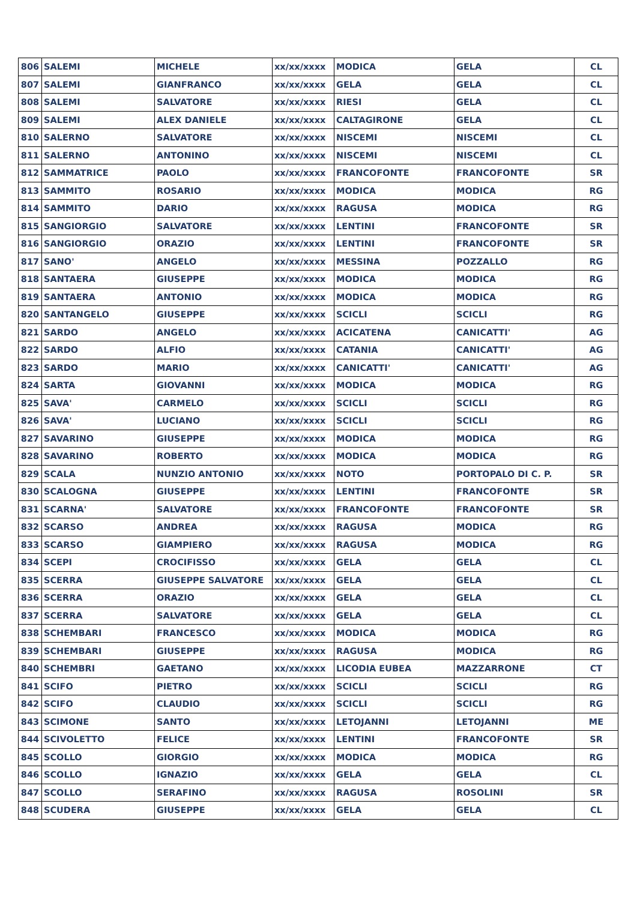| 806 | SALEMI | MICHELE | xx/xx/xxxx | MODICA | GELA | CL |
| 807 | SALEMI | GIANFRANCO | xx/xx/xxxx | GELA | GELA | CL |
| 808 | SALEMI | SALVATORE | xx/xx/xxxx | RIESI | GELA | CL |
| 809 | SALEMI | ALEX DANIELE | xx/xx/xxxx | CALTAGIRONE | GELA | CL |
| 810 | SALERNO | SALVATORE | xx/xx/xxxx | NISCEMI | NISCEMI | CL |
| 811 | SALERNO | ANTONINO | xx/xx/xxxx | NISCEMI | NISCEMI | CL |
| 812 | SAMMATRICE | PAOLO | xx/xx/xxxx | FRANCOFONTE | FRANCOFONTE | SR |
| 813 | SAMMITO | ROSARIO | xx/xx/xxxx | MODICA | MODICA | RG |
| 814 | SAMMITO | DARIO | xx/xx/xxxx | RAGUSA | MODICA | RG |
| 815 | SANGIORGIO | SALVATORE | xx/xx/xxxx | LENTINI | FRANCOFONTE | SR |
| 816 | SANGIORGIO | ORAZIO | xx/xx/xxxx | LENTINI | FRANCOFONTE | SR |
| 817 | SANO' | ANGELO | xx/xx/xxxx | MESSINA | POZZALLO | RG |
| 818 | SANTAERA | GIUSEPPE | xx/xx/xxxx | MODICA | MODICA | RG |
| 819 | SANTAERA | ANTONIO | xx/xx/xxxx | MODICA | MODICA | RG |
| 820 | SANTANGELO | GIUSEPPE | xx/xx/xxxx | SCICLI | SCICLI | RG |
| 821 | SARDO | ANGELO | xx/xx/xxxx | ACICATENA | CANICATTI' | AG |
| 822 | SARDO | ALFIO | xx/xx/xxxx | CATANIA | CANICATTI' | AG |
| 823 | SARDO | MARIO | xx/xx/xxxx | CANICATTI' | CANICATTI' | AG |
| 824 | SARTA | GIOVANNI | xx/xx/xxxx | MODICA | MODICA | RG |
| 825 | SAVA' | CARMELO | xx/xx/xxxx | SCICLI | SCICLI | RG |
| 826 | SAVA' | LUCIANO | xx/xx/xxxx | SCICLI | SCICLI | RG |
| 827 | SAVARINO | GIUSEPPE | xx/xx/xxxx | MODICA | MODICA | RG |
| 828 | SAVARINO | ROBERTO | xx/xx/xxxx | MODICA | MODICA | RG |
| 829 | SCALA | NUNZIO ANTONIO | xx/xx/xxxx | NOTO | PORTOPALO DI C. P. | SR |
| 830 | SCALOGNA | GIUSEPPE | xx/xx/xxxx | LENTINI | FRANCOFONTE | SR |
| 831 | SCARNA' | SALVATORE | xx/xx/xxxx | FRANCOFONTE | FRANCOFONTE | SR |
| 832 | SCARSO | ANDREA | xx/xx/xxxx | RAGUSA | MODICA | RG |
| 833 | SCARSO | GIAMPIERO | xx/xx/xxxx | RAGUSA | MODICA | RG |
| 834 | SCEPI | CROCIFISSO | xx/xx/xxxx | GELA | GELA | CL |
| 835 | SCERRA | GIUSEPPE SALVATORE | xx/xx/xxxx | GELA | GELA | CL |
| 836 | SCERRA | ORAZIO | xx/xx/xxxx | GELA | GELA | CL |
| 837 | SCERRA | SALVATORE | xx/xx/xxxx | GELA | GELA | CL |
| 838 | SCHEMBARI | FRANCESCO | xx/xx/xxxx | MODICA | MODICA | RG |
| 839 | SCHEMBARI | GIUSEPPE | xx/xx/xxxx | RAGUSA | MODICA | RG |
| 840 | SCHEMBRI | GAETANO | xx/xx/xxxx | LICODIA EUBEA | MAZZARRONE | CT |
| 841 | SCIFO | PIETRO | xx/xx/xxxx | SCICLI | SCICLI | RG |
| 842 | SCIFO | CLAUDIO | xx/xx/xxxx | SCICLI | SCICLI | RG |
| 843 | SCIMONE | SANTO | xx/xx/xxxx | LETOJANNI | LETOJANNI | ME |
| 844 | SCIVOLETTO | FELICE | xx/xx/xxxx | LENTINI | FRANCOFONTE | SR |
| 845 | SCOLLO | GIORGIO | xx/xx/xxxx | MODICA | MODICA | RG |
| 846 | SCOLLO | IGNAZIO | xx/xx/xxxx | GELA | GELA | CL |
| 847 | SCOLLO | SERAFINO | xx/xx/xxxx | RAGUSA | ROSOLINI | SR |
| 848 | SCUDERA | GIUSEPPE | xx/xx/xxxx | GELA | GELA | CL |